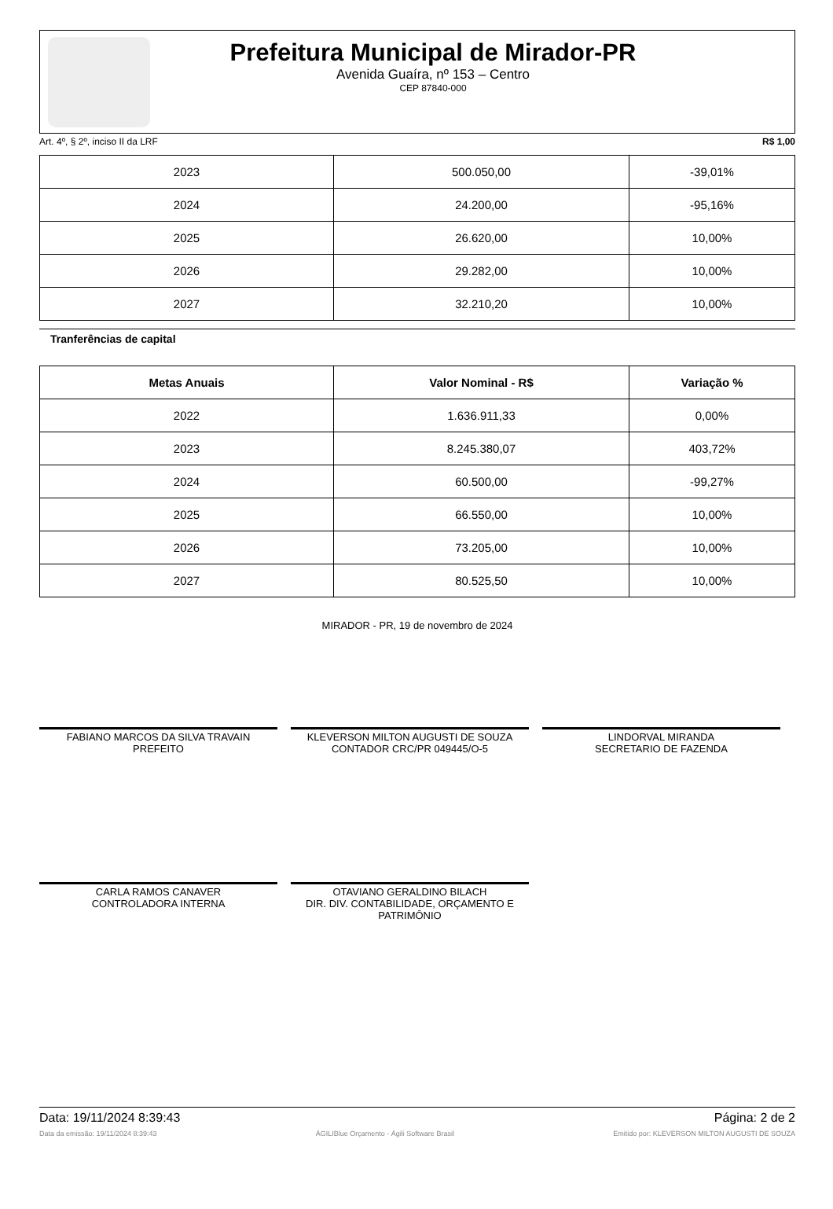Prefeitura Municipal de Mirador-PR
Avenida Guaíra, nº 153 – Centro
CEP 87840-000
Art. 4º, § 2º, inciso II da LRF R$ 1,00
| 2023 | 500.050,00 | -39,01% |
| 2024 | 24.200,00 | -95,16% |
| 2025 | 26.620,00 | 10,00% |
| 2026 | 29.282,00 | 10,00% |
| 2027 | 32.210,20 | 10,00% |
Tranferências de capital
| Metas Anuais | Valor Nominal - R$ | Variação % |
| --- | --- | --- |
| 2022 | 1.636.911,33 | 0,00% |
| 2023 | 8.245.380,07 | 403,72% |
| 2024 | 60.500,00 | -99,27% |
| 2025 | 66.550,00 | 10,00% |
| 2026 | 73.205,00 | 10,00% |
| 2027 | 80.525,50 | 10,00% |
MIRADOR - PR, 19 de novembro de 2024
FABIANO MARCOS DA SILVA TRAVAIN
PREFEITO
KLEVERSON MILTON AUGUSTI DE SOUZA
CONTADOR CRC/PR 049445/O-5
LINDORVAL MIRANDA
SECRETARIO DE FAZENDA
CARLA RAMOS CANAVER
CONTROLADORA INTERNA
OTAVIANO GERALDINO BILACH
DIR. DIV. CONTABILIDADE, ORÇAMENTO E PATRIMÔNIO
Data: 19/11/2024 8:39:43 Página: 2 de 2
Data da emissão: 19/11/2024 8:39:43 ÁGILIBlue Orçamento - Ágili Software Brasil Emitido por: KLEVERSON MILTON AUGUSTI DE SOUZA